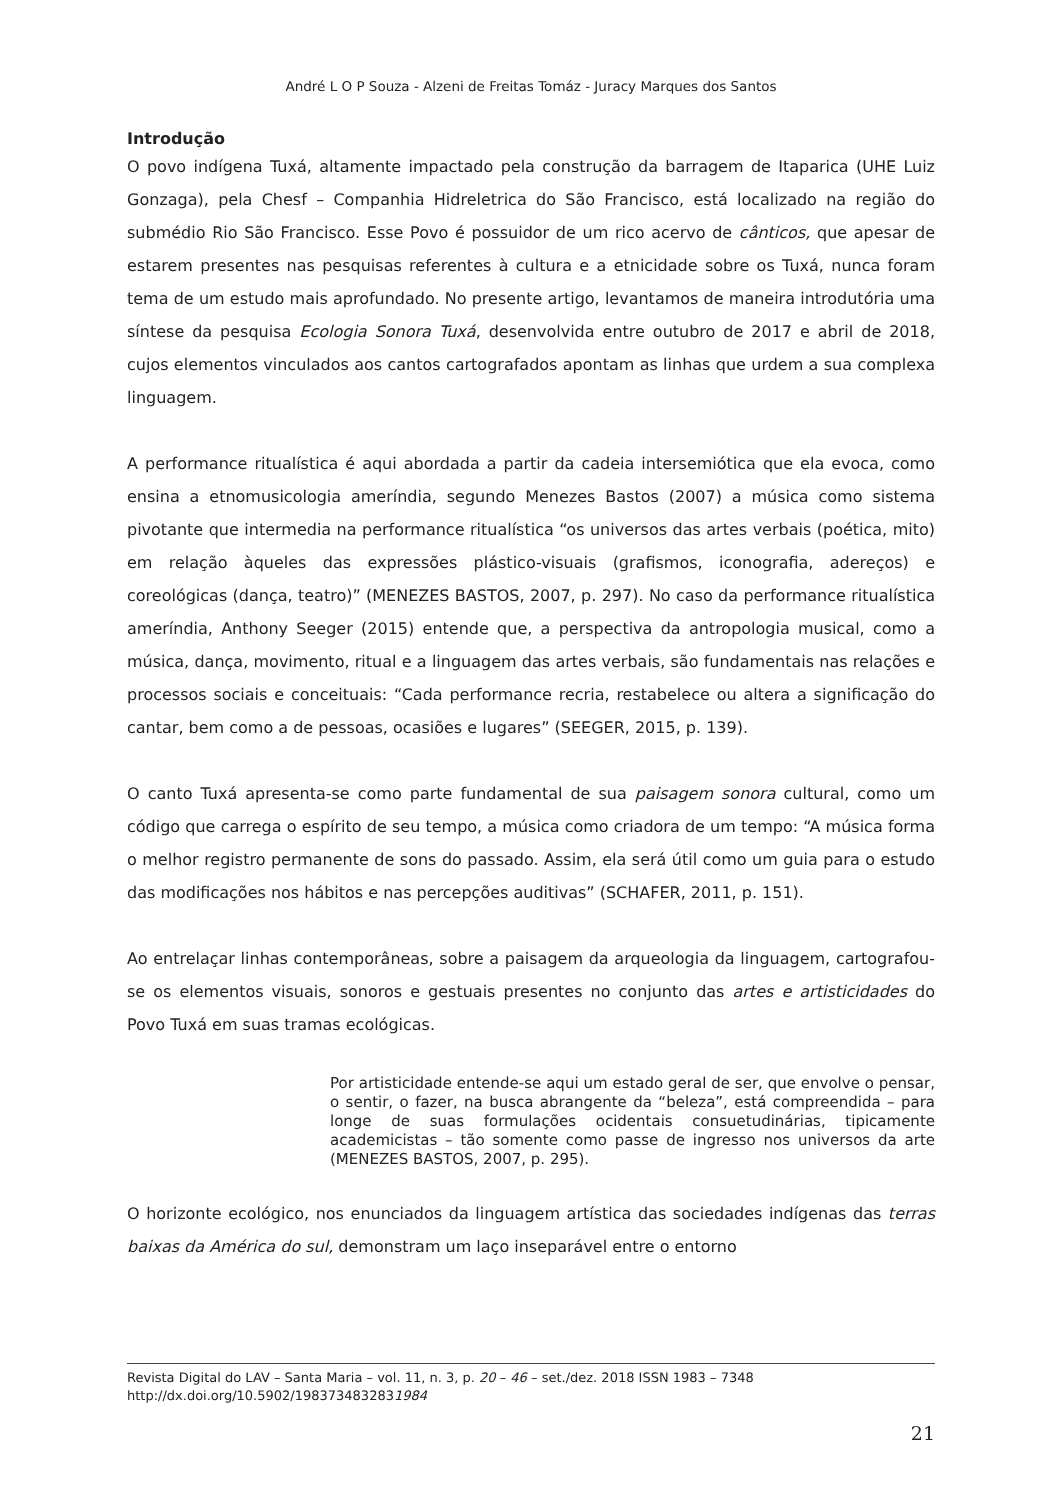André L O P Souza - Alzeni de Freitas Tomáz - Juracy Marques dos Santos
Introdução
O povo indígena Tuxá, altamente impactado pela construção da barragem de Itaparica (UHE Luiz Gonzaga), pela Chesf – Companhia Hidreletrica do São Francisco, está localizado na região do submédio Rio São Francisco. Esse Povo é possuidor de um rico acervo de cânticos, que apesar de estarem presentes nas pesquisas referentes à cultura e a etnicidade sobre os Tuxá, nunca foram tema de um estudo mais aprofundado. No presente artigo, levantamos de maneira introdutória uma síntese da pesquisa Ecologia Sonora Tuxá, desenvolvida entre outubro de 2017 e abril de 2018, cujos elementos vinculados aos cantos cartografados apontam as linhas que urdem a sua complexa linguagem.
A performance ritualística é aqui abordada a partir da cadeia intersemiótica que ela evoca, como ensina a etnomusicologia ameríndia, segundo Menezes Bastos (2007) a música como sistema pivotante que intermedia na performance ritualística “os universos das artes verbais (poética, mito) em relação àqueles das expressões plástico-visuais (grafismos, iconografia, adereços) e coreológicas (dança, teatro)” (MENEZES BASTOS, 2007, p. 297). No caso da performance ritualística ameríndia, Anthony Seeger (2015) entende que, a perspectiva da antropologia musical, como a música, dança, movimento, ritual e a linguagem das artes verbais, são fundamentais nas relações e processos sociais e conceituais: “Cada performance recria, restabelece ou altera a significação do cantar, bem como a de pessoas, ocasiões e lugares” (SEEGER, 2015, p. 139).
O canto Tuxá apresenta-se como parte fundamental de sua paisagem sonora cultural, como um código que carrega o espírito de seu tempo, a música como criadora de um tempo: “A música forma o melhor registro permanente de sons do passado. Assim, ela será útil como um guia para o estudo das modificações nos hábitos e nas percepções auditivas” (SCHAFER, 2011, p. 151).
Ao entrelaçar linhas contemporâneas, sobre a paisagem da arqueologia da linguagem, cartografou-se os elementos visuais, sonoros e gestuais presentes no conjunto das artes e artisticidades do Povo Tuxá em suas tramas ecológicas.
Por artisticidade entende-se aqui um estado geral de ser, que envolve o pensar, o sentir, o fazer, na busca abrangente da “beleza”, está compreendida – para longe de suas formulações ocidentais consuetudinárias, tipicamente academicistas – tão somente como passe de ingresso nos universos da arte (MENEZES BASTOS, 2007, p. 295).
O horizonte ecológico, nos enunciados da linguagem artística das sociedades indígenas das terras baixas da América do sul, demonstram um laço inseparável entre o entorno
Revista Digital do LAV – Santa Maria – vol. 11, n. 3, p. 20 – 46 – set./dez. 2018 ISSN 1983 – 7348
http://dx.doi.org/10.5902/1983734832831984
21